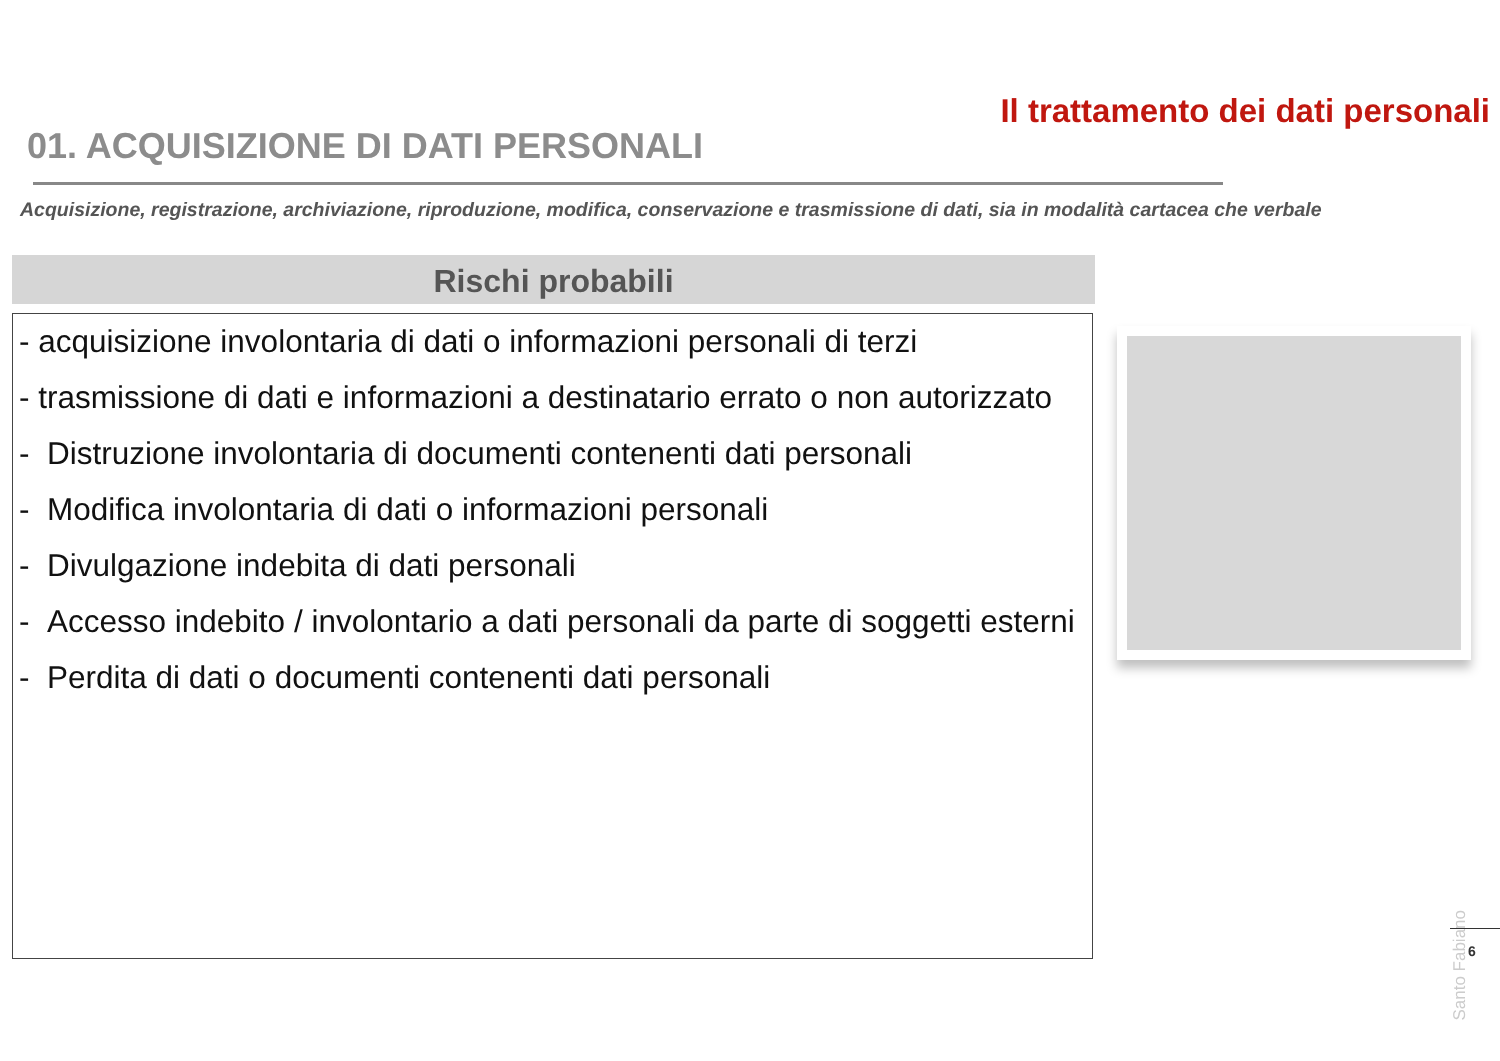Il trattamento dei dati personali
01. ACQUISIZIONE DI DATI PERSONALI
Acquisizione, registrazione, archiviazione, riproduzione, modifica, conservazione e trasmissione di dati, sia in modalità cartacea che verbale
Rischi probabili
- acquisizione involontaria di dati o informazioni personali di terzi
- trasmissione di dati e informazioni a destinatario errato o non autorizzato
- Distruzione involontaria di documenti contenenti dati personali
- Modifica involontaria di dati o informazioni personali
- Divulgazione indebita di dati personali
- Accesso indebito / involontario a dati personali da parte di soggetti esterni
- Perdita di dati o documenti contenenti dati personali
Santo Fabiano
6